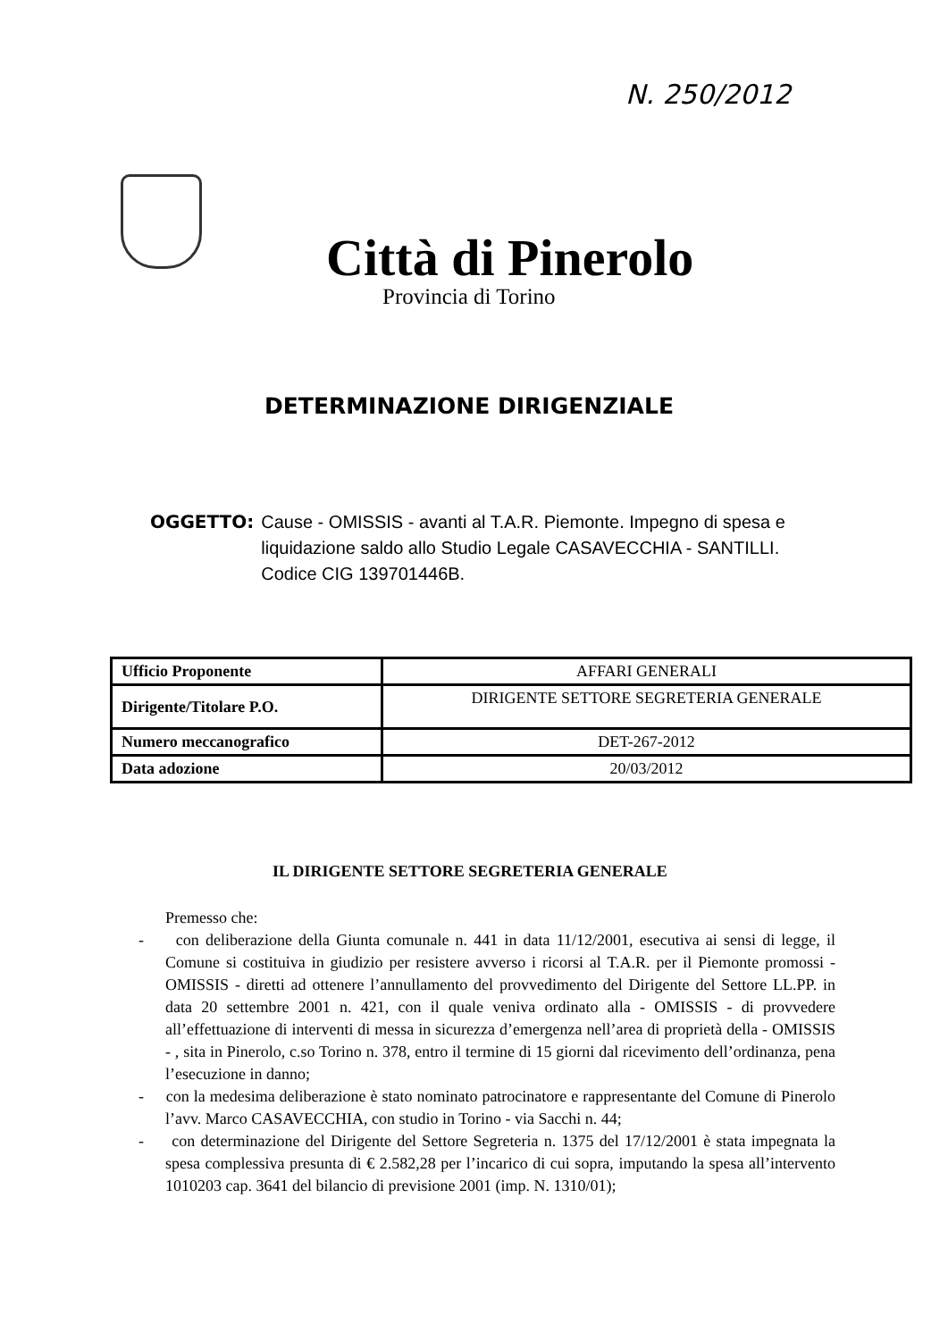N. 250/2012
Città di Pinerolo
Provincia di Torino
DETERMINAZIONE DIRIGENZIALE
OGGETTO: Cause - OMISSIS - avanti al T.A.R. Piemonte. Impegno di spesa e liquidazione saldo allo Studio Legale CASAVECCHIA - SANTILLI. Codice CIG 139701446B.
| Ufficio Proponente | AFFARI GENERALI |
| Dirigente/Titolare P.O. | DIRIGENTE SETTORE SEGRETERIA GENERALE |
| Numero meccanografico | DET-267-2012 |
| Data adozione | 20/03/2012 |
IL DIRIGENTE SETTORE SEGRETERIA GENERALE
Premesso che:
- con deliberazione della Giunta comunale n. 441 in data 11/12/2001, esecutiva ai sensi di legge, il Comune si costituiva in giudizio per resistere avverso i ricorsi al T.A.R. per il Piemonte promossi - OMISSIS - diretti ad ottenere l’annullamento del provvedimento del Dirigente del Settore LL.PP. in data 20 settembre 2001 n. 421, con il quale veniva ordinato alla - OMISSIS - di provvedere all’effettuazione di interventi di messa in sicurezza d’emergenza nell’area di proprietà della - OMISSIS - , sita in Pinerolo, c.so Torino n. 378, entro il termine di 15 giorni dal ricevimento dell’ordinanza, pena l’esecuzione in danno;
- con la medesima deliberazione è stato nominato patrocinatore e rappresentante del Comune di Pinerolo l’avv. Marco CASAVECCHIA, con studio in Torino - via Sacchi n. 44;
- con determinazione del Dirigente del Settore Segreteria n. 1375 del 17/12/2001 è stata impegnata la spesa complessiva presunta di € 2.582,28 per l’incarico di cui sopra, imputando la spesa all’intervento 1010203 cap. 3641 del bilancio di previsione 2001 (imp. N. 1310/01);